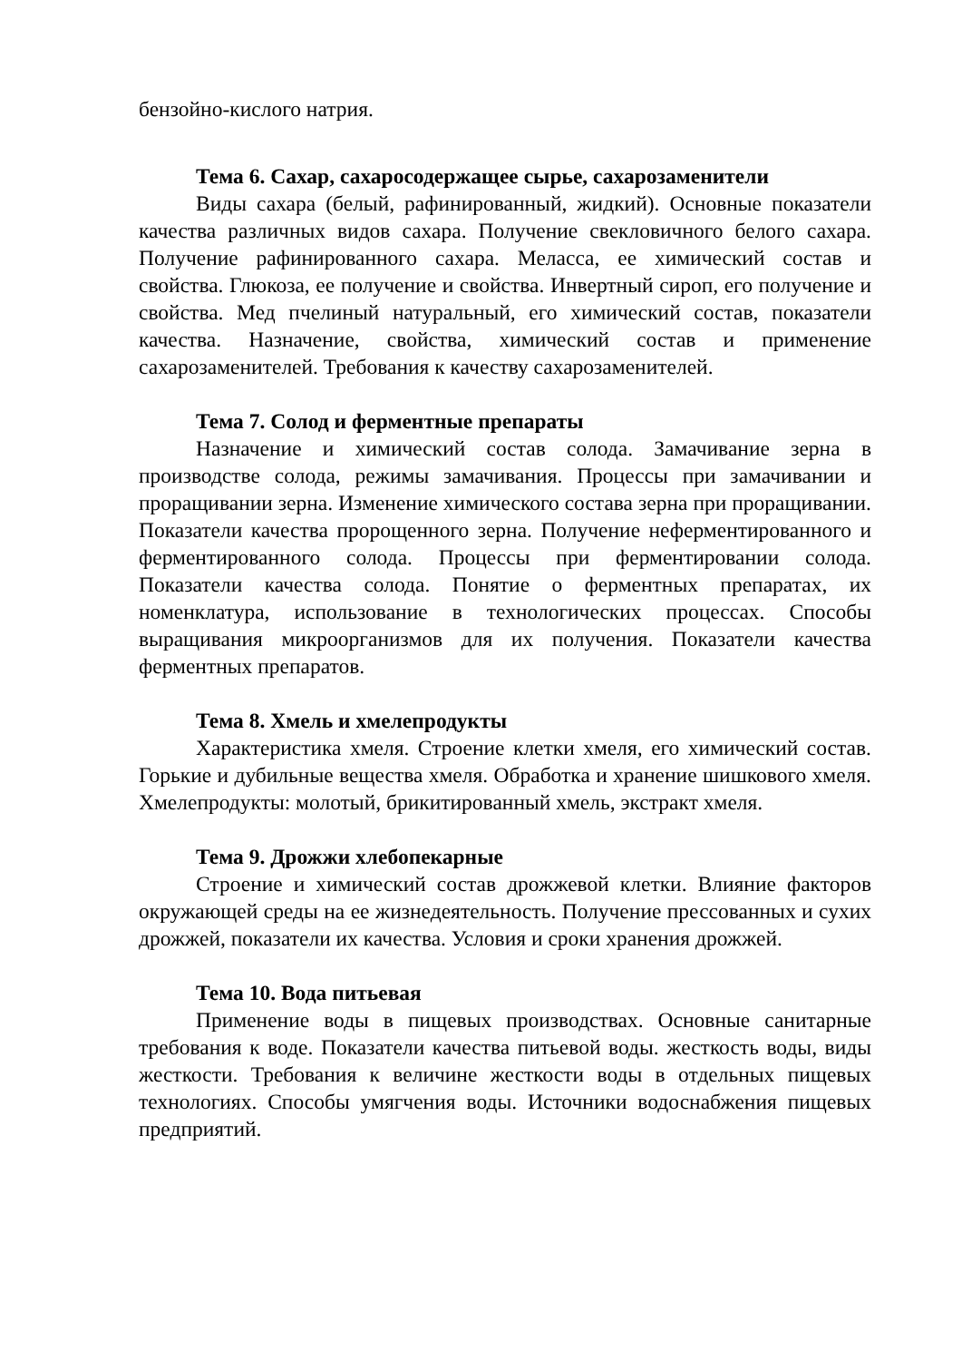бензойно-кислого натрия.
Тема 6. Сахар, сахаросодержащее сырье, сахарозаменители
Виды сахара (белый, рафинированный, жидкий). Основные показатели качества различных видов сахара. Получение свекловичного белого сахара. Получение рафинированного сахара. Меласса, ее химический состав и свойства. Глюкоза, ее получение и свойства. Инвертный сироп, его получение и свойства. Мед пчелиный натуральный, его химический состав, показатели качества. Назначение, свойства, химический состав и применение сахарозаменителей. Требования к качеству сахарозаменителей.
Тема 7. Солод и ферментные препараты
Назначение и химический состав солода. Замачивание зерна в производстве солода, режимы замачивания. Процессы при замачивании и проращивании зерна. Изменение химического состава зерна при проращивании. Показатели качества пророщенного зерна. Получение неферментированного и ферментированного солода. Процессы при ферментировании солода. Показатели качества солода. Понятие о ферментных препаратах, их номенклатура, использование в технологических процессах. Способы выращивания микроорганизмов для их получения. Показатели качества ферментных препаратов.
Тема 8. Хмель и хмелепродукты
Характеристика хмеля. Строение клетки хмеля, его химический состав. Горькие и дубильные вещества хмеля. Обработка и хранение шишкового хмеля. Хмелепродукты: молотый, брикитированный хмель, экстракт хмеля.
Тема 9. Дрожжи хлебопекарные
Строение и химический состав дрожжевой клетки. Влияние факторов окружающей среды на ее жизнедеятельность. Получение прессованных и сухих дрожжей, показатели их качества. Условия и сроки хранения дрожжей.
Тема 10. Вода питьевая
Применение воды в пищевых производствах. Основные санитарные требования к воде. Показатели качества питьевой воды. жесткость воды, виды жесткости. Требования к величине жесткости воды в отдельных пищевых технологиях. Способы умягчения воды. Источники водоснабжения пищевых предприятий.